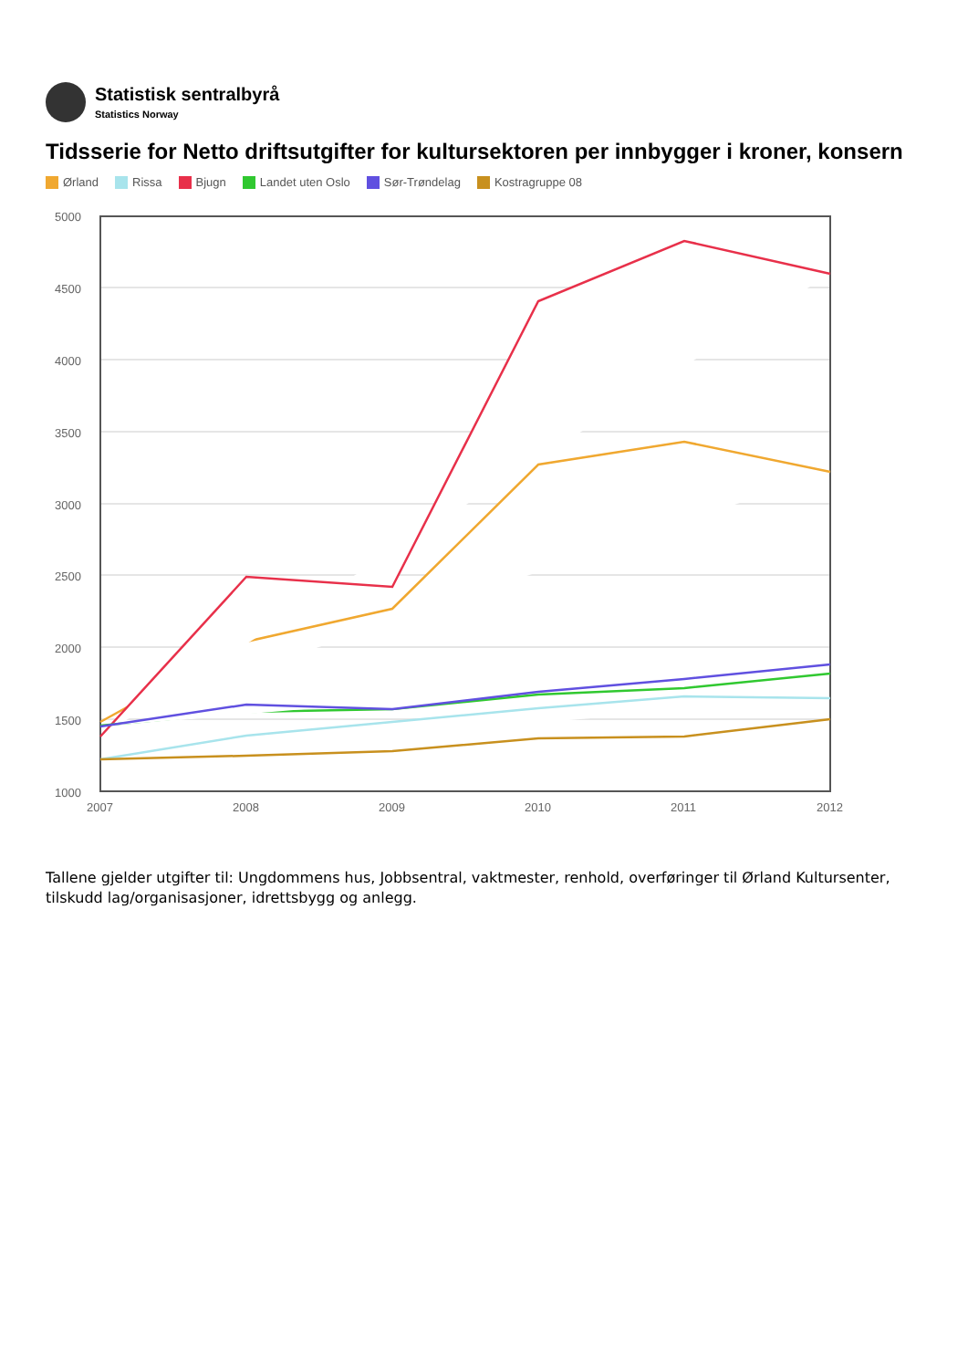Statistisk sentralbyrå
Statistics Norway
Tidsserie for Netto driftsutgifter for kultursektoren per innbygger i kroner, konsern
Ørland Rissa Bjugn Landet uten Oslo Sør-Trøndelag Kostragruppe 08
5000
4500
4000
3500
3000
2500
2000
1500
1000
2007
2008
2009
2010
2011
2012
Tallene gjelder utgifter til: Ungdommens hus, Jobbsentral, vaktmester, renhold, overføringer til Ørland Kultursenter, tilskudd lag/organisasjoner, idrettsbygg og anlegg.